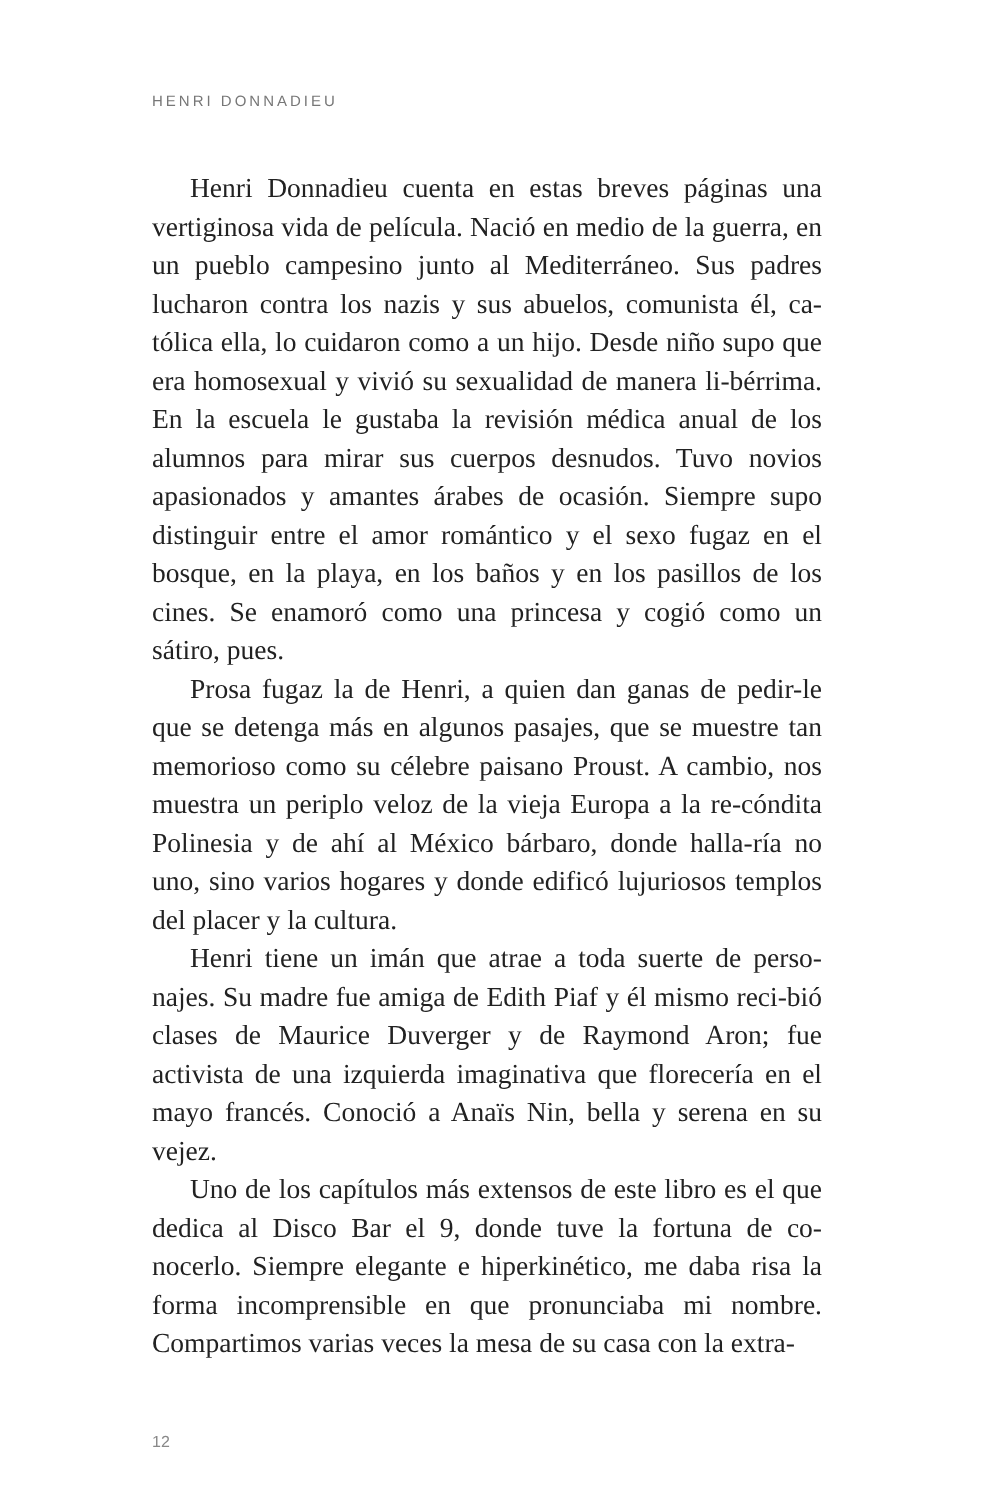HENRI DONNADIEU
Henri Donnadieu cuenta en estas breves páginas una vertiginosa vida de película. Nació en medio de la guerra, en un pueblo campesino junto al Mediterráneo. Sus padres lucharon contra los nazis y sus abuelos, comunista él, ca-tólica ella, lo cuidaron como a un hijo. Desde niño supo que era homosexual y vivió su sexualidad de manera li-bérrima. En la escuela le gustaba la revisión médica anual de los alumnos para mirar sus cuerpos desnudos. Tuvo novios apasionados y amantes árabes de ocasión. Siempre supo distinguir entre el amor romántico y el sexo fugaz en el bosque, en la playa, en los baños y en los pasillos de los cines. Se enamoró como una princesa y cogió como un sátiro, pues.
Prosa fugaz la de Henri, a quien dan ganas de pedir-le que se detenga más en algunos pasajes, que se muestre tan memorioso como su célebre paisano Proust. A cambio, nos muestra un periplo veloz de la vieja Europa a la re-cóndita Polinesia y de ahí al México bárbaro, donde halla-ría no uno, sino varios hogares y donde edificó lujuriosos templos del placer y la cultura.
Henri tiene un imán que atrae a toda suerte de perso-najes. Su madre fue amiga de Edith Piaf y él mismo reci-bió clases de Maurice Duverger y de Raymond Aron; fue activista de una izquierda imaginativa que florecería en el mayo francés. Conoció a Anaïs Nin, bella y serena en su vejez.
Uno de los capítulos más extensos de este libro es el que dedica al Disco Bar el 9, donde tuve la fortuna de co-nocerlo. Siempre elegante e hiperkinético, me daba risa la forma incomprensible en que pronunciaba mi nombre. Compartimos varias veces la mesa de su casa con la extra-
12